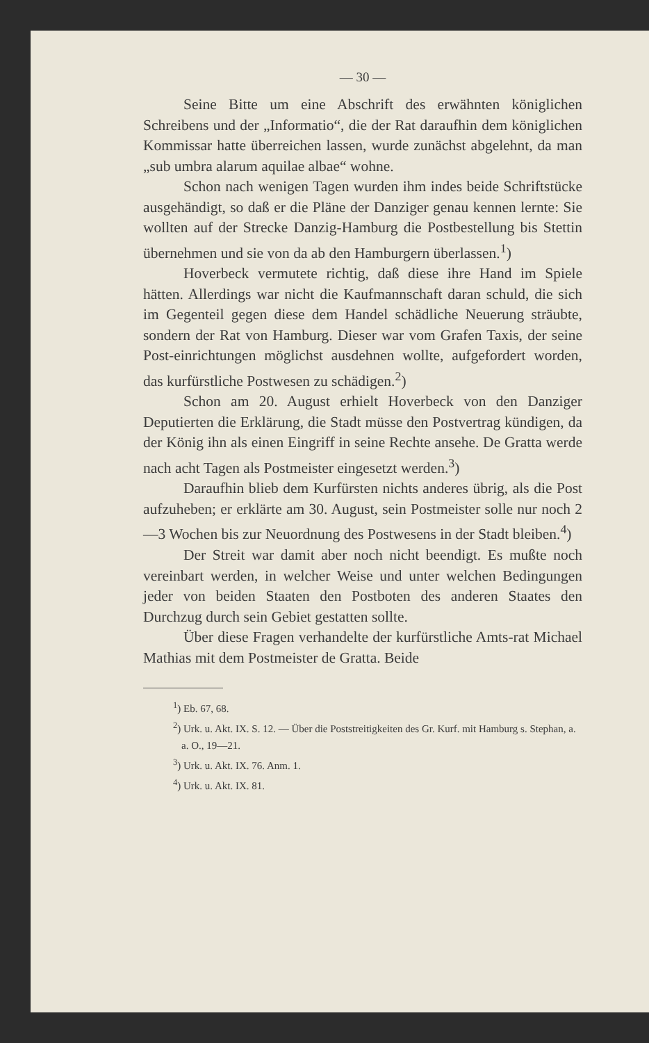— 30 —
Seine Bitte um eine Abschrift des erwähnten königlichen Schreibens und der „Informatio“, die der Rat daraufhin dem königlichen Kommissar hatte überreichen lassen, wurde zunächst abgelehnt, da man „sub umbra alarum aquilae albae“ wohne.
Schon nach wenigen Tagen wurden ihm indes beide Schriftstücke ausgehändigt, so daß er die Pläne der Danziger genau kennen lernte: Sie wollten auf der Strecke Danzig-Hamburg die Postbestellung bis Stettin übernehmen und sie von da ab den Hamburgern überlassen.<sup>1</sup>)
Hoverbeck vermutete richtig, daß diese ihre Hand im Spiele hätten. Allerdings war nicht die Kaufmannschaft daran schuld, die sich im Gegenteil gegen diese dem Handel schädliche Neuerung sträubte, sondern der Rat von Hamburg. Dieser war vom Grafen Taxis, der seine Post-einrichtungen möglichst ausdehnen wollte, aufgefordert worden, das kurfürstliche Postwesen zu schädigen.<sup>2</sup>)
Schon am 20. August erhielt Hoverbeck von den Danziger Deputierten die Erklärung, die Stadt müsse den Postvertrag kündigen, da der König ihn als einen Eingriff in seine Rechte ansehe. De Gratta werde nach acht Tagen als Postmeister eingesetzt werden.<sup>3</sup>)
Daraufhin blieb dem Kurfürsten nichts anderes übrig, als die Post aufzuheben; er erklärte am 30. August, sein Postmeister solle nur noch 2—3 Wochen bis zur Neuordnung des Postwesens in der Stadt bleiben.<sup>4</sup>)
Der Streit war damit aber noch nicht beendigt. Es mußte noch vereinbart werden, in welcher Weise und unter welchen Bedingungen jeder von beiden Staaten den Postboten des anderen Staates den Durchzug durch sein Gebiet gestatten sollte.
Über diese Fragen verhandelte der kurfürstliche Amts-rat Michael Mathias mit dem Postmeister de Gratta. Beide
<sup>1</sup>) Eb. 67, 68.
<sup>2</sup>) Urk. u. Akt. IX. S. 12. — Über die Poststreitigkeiten des Gr. Kurf. mit Hamburg s. Stephan, a. a. O., 19—21.
<sup>3</sup>) Urk. u. Akt. IX. 76. Anm. 1.
<sup>4</sup>) Urk. u. Akt. IX. 81.